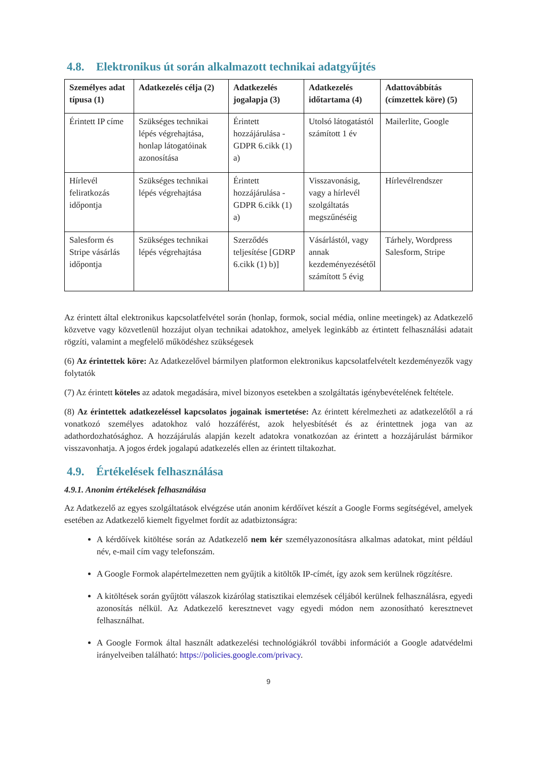4.8. Elektronikus út során alkalmazott technikai adatgyűjtés
| Személyes adat típusa (1) | Adatkezelés célja (2) | Adatkezelés jogalapja (3) | Adatkezelés időtartama (4) | Adattovábbítás (címzettek köre) (5) |
| --- | --- | --- | --- | --- |
| Érintett IP címe | Szükséges technikai lépés végrehajtása, honlap látogatóinak azonosítása | Érintett hozzájárulása - GDPR 6.cikk (1) a) | Utolsó látogatástól számított 1 év | Mailerlite, Google |
| Hírlevél feliratkozás időpontja | Szükséges technikai lépés végrehajtása | Érintett hozzájárulása - GDPR 6.cikk (1) a) | Visszavonásig, vagy a hírlevél szolgáltatás megszűnéséig | Hírlevélrendszer |
| Salesform és Stripe vásárlás időpontja | Szükséges technikai lépés végrehajtása | Szerződés teljesítése [GDRP 6.cikk (1) b)] | Vásárlástól, vagy annak kezdeményezésétől számított 5 évig | Tárhely, Wordpress Salesform, Stripe |
Az érintett által elektronikus kapcsolatfelvétel során (honlap, formok, social média, online meetingek) az Adatkezelő közvetve vagy közvetlenül hozzájut olyan technikai adatokhoz, amelyek leginkább az értintett felhasználási adatait rögzíti, valamint a megfelelő működéshez szükségesek
(6) Az érintettek köre: Az Adatkezelővel bármilyen platformon elektronikus kapcsolatfelvételt kezdeményezők vagy folytatók
(7) Az érintett köteles az adatok megadására, mivel bizonyos esetekben a szolgáltatás igénybevételének feltétele.
(8) Az érintettek adatkezeléssel kapcsolatos jogainak ismertetése: Az érintett kérelmezheti az adatkezelőtől a rá vonatkozó személyes adatokhoz való hozzáférést, azok helyesbítését és az érintettnek joga van az adathordozhatósághoz. A hozzájárulás alapján kezelt adatokra vonatkozóan az érintett a hozzájárulást bármikor visszavonhatja. A jogos érdek jogalapú adatkezelés ellen az érintett tiltakozhat.
4.9. Értékelések felhasználása
4.9.1. Anonim értékelések felhasználása
Az Adatkezelő az egyes szolgáltatások elvégzése után anonim kérdőívet készít a Google Forms segítségével, amelyek esetében az Adatkezelő kiemelt figyelmet fordít az adatbiztonságra:
A kérdőívek kitöltése során az Adatkezelő nem kér személyazonosításra alkalmas adatokat, mint például név, e-mail cím vagy telefonszám.
A Google Formok alapértelmezetten nem gyűjtik a kitöltők IP-címét, így azok sem kerülnek rögzítésre.
A kitöltések során gyűjtött válaszok kizárólag statisztikai elemzések céljából kerülnek felhasználásra, egyedi azonosítás nélkül. Az Adatkezelő keresztnevet vagy egyedi módon nem azonosítható keresztnevet felhasználhat.
A Google Formok által használt adatkezelési technológiákról további információt a Google adatvédelmi irányelveiben található: https://policies.google.com/privacy.
9